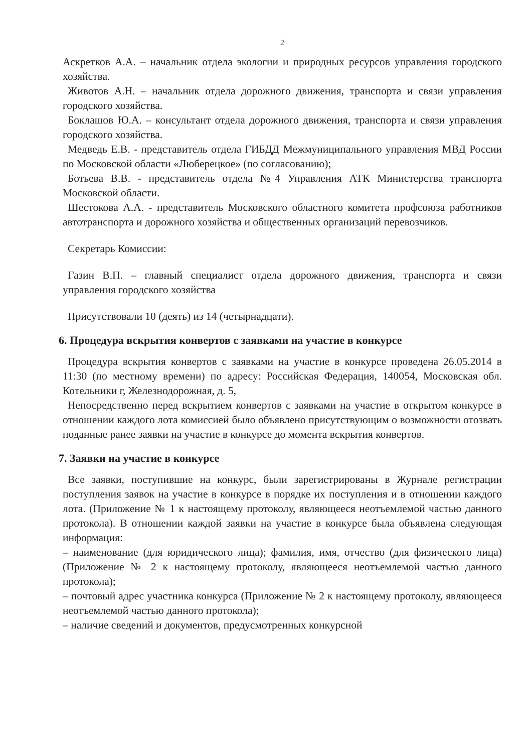2
Аскретков А.А. – начальник отдела экологии и природных ресурсов управления городского хозяйства.
Животов А.Н. – начальник отдела дорожного движения, транспорта и связи управления городского хозяйства.
Боклашов Ю.А. – консультант отдела дорожного движения, транспорта и связи управления городского хозяйства.
Медведь Е.В. - представитель отдела ГИБДД Межмуниципального управления МВД России по Московской области «Люберецкое» (по согласованию);
Ботьева В.В. - представитель отдела №4 Управления АТК Министерства транспорта Московской области.
Шестокова А.А. - представитель Московского областного комитета профсоюза работников автотранспорта и дорожного хозяйства и общественных организаций перевозчиков.
Секретарь Комиссии:
Газин В.П. – главный специалист отдела дорожного движения, транспорта и связи управления городского хозяйства
Присутствовали 10 (деять) из 14 (четырнадцати).
6. Процедура вскрытия конвертов с заявками на участие в конкурсе
Процедура вскрытия конвертов с заявками на участие в конкурсе проведена 26.05.2014 в 11:30 (по местному времени) по адресу: Российская Федерация, 140054, Московская обл. Котельники г, Железнодорожная, д. 5,
Непосредственно перед вскрытием конвертов с заявками на участие в открытом конкурсе в отношении каждого лота комиссией было объявлено присутствующим о возможности отозвать поданные ранее заявки на участие в конкурсе до момента вскрытия конвертов.
7. Заявки на участие в конкурсе
Все заявки, поступившие на конкурс, были зарегистрированы в Журнале регистрации поступления заявок на участие в конкурсе в порядке их поступления и в отношении каждого лота. (Приложение № 1 к настоящему протоколу, являющееся неотъемлемой частью данного протокола). В отношении каждой заявки на участие в конкурсе была объявлена следующая информация:
– наименование (для юридического лица); фамилия, имя, отчество (для физического лица) (Приложение № 2 к настоящему протоколу, являющееся неотъемлемой частью данного протокола);
– почтовый адрес участника конкурса (Приложение № 2 к настоящему протоколу, являющееся неотъемлемой частью данного протокола);
– наличие сведений и документов, предусмотренных конкурсной